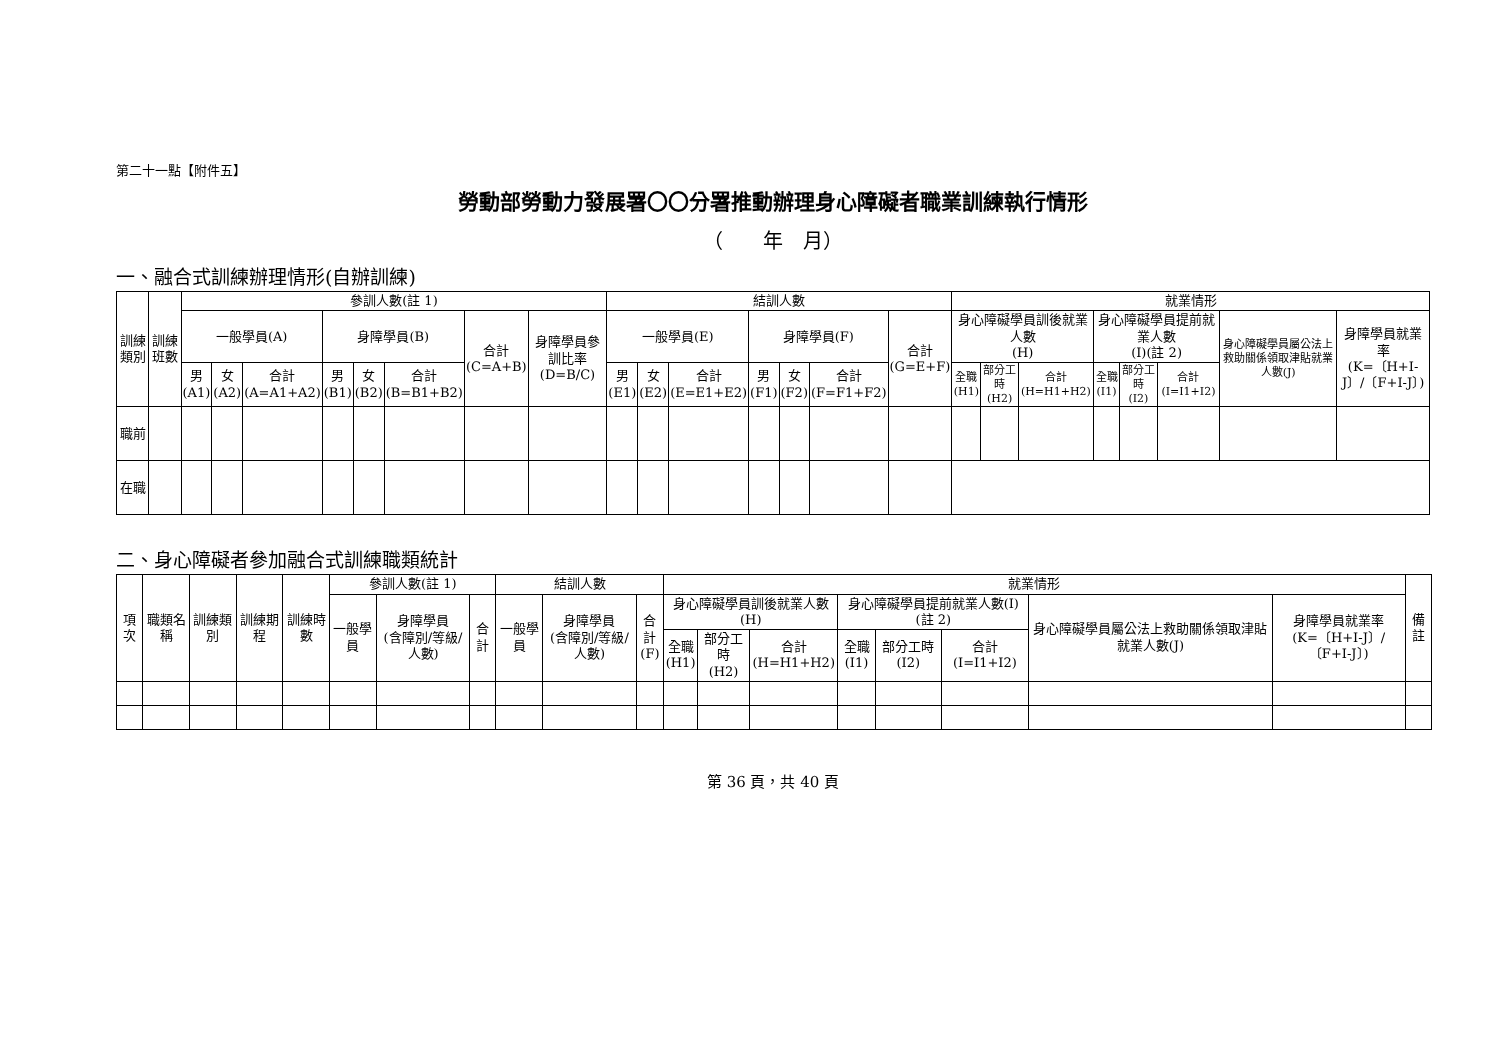第二十一點【附件五】
勞動部勞動力發展署〇〇分署推動辦理身心障礙者職業訓練執行情形
（　　年　月）
一、融合式訓練辦理情形(自辦訓練)
| 訓練類別 | 訓練班數 | 參訓人數(註 1) | | | | | | | | 結訓人數 | | | | | | | 就業情形 | | | | | | | |
| --- | --- | --- | --- | --- | --- | --- | --- | --- | --- | --- | --- | --- | --- | --- | --- | --- | --- | --- | --- | --- | --- | --- | --- | --- |
| | | 一般學員(A) | | | 身障學員(B) | | | 合計 (C=A+B) | 身障學員參訓比率 (D=B/C) | 一般學員(E) | | | 身障學員(F) | | | 合計 (G=E+F) | 身心障礙學員訓後就業人數 (H) | | | 身心障礙學員提前就業人數 (I)(註 2) | | | 身心障礙學員屬公法上救助關係領取津貼就業人數(J) | 身障學員就業率 (K=〔H+I-J〕/〔F+I-J〕) |
| | | 男 (A1) | 女 (A2) | 合計 (A=A1+A2) | 男 (B1) | 女 (B2) | 合計 (B=B1+B2) | | | 男 (E1) | 女 (E2) | 合計 (E=E1+E2) | 男 (F1) | 女 (F2) | 合計 (F=F1+F2) | | 全職 (H1) | 部分工時 (H2) | 合計 (H=H1+H2) | 全職 (I1) | 部分工時 (I2) | 合計 (I=I1+I2) | | |
| 職前 | | | | | | | | | | | | | | | | | | | | | | | | |
| 在職 | | | | | | | | | | | | | | | | | | | | | | | | |
二、身心障礙者參加融合式訓練職類統計
| 項次 | 職類名稱 | 訓練類別 | 訓練期程 | 訓練時數 | 參訓人數(註 1) | | | 結訓人數 | | | 就業情形 | | | | | | | | 備註 |
| --- | --- | --- | --- | --- | --- | --- | --- | --- | --- | --- | --- | --- | --- | --- | --- | --- | --- | --- | --- |
| | | | | | 一般學員 | 身障學員 (含障別/等級/人數) | 合計 | 一般學員 | 身障學員 (含障別/等級/人數) | 合計 (F) | 身心障礙學員訓後就業人數(H) | | | 身心障礙學員提前就業人數(I)(註 2) | | | 身心障礙學員屬公法上救助關係領取津貼就業人數(J) | 身障學員就業率 (K=〔H+I-J〕/〔F+I-J〕) | |
| | | | | | | | | | | | 全職 (H1) | 部分工時 (H2) | 合計 (H=H1+H2) | 全職 (I1) | 部分工時 (I2) | 合計 (I=I1+I2) | | | |
第 36 頁，共 40 頁